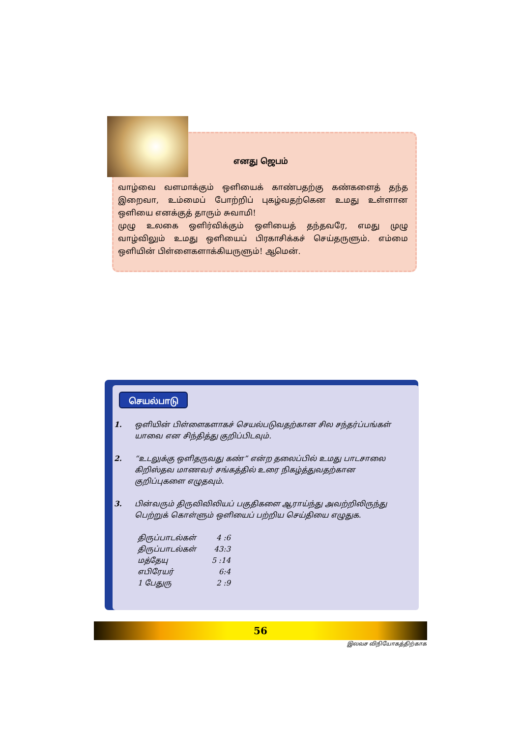எனது ஜெபம்
வாழ்வை வளமாக்கும் ஒளியைக் காண்பதற்கு கண்களைத் தந்த இறைவா, உம்மைப் போற்றிப் புகழ்வதற்கென உமது உள்ளான ஒளியை எனக்குத் தாரும் சுவாமி!
முழு உலகை ஒளிர்விக்கும் ஒளியைத் தந்தவரே, எமது முழு வாழ்விலும் உமது ஒளியைப் பிரகாசிக்கச் செய்தருளும். எம்மை ஒளியின் பிள்ளைகளாக்கியருளும்! ஆமென்.
செயல்பாடு
1. ஒளியின் பிள்ளைகளாகச் செயல்படுவதற்கான சில சந்தர்ப்பங்கள் யாவை என சிந்தித்து குறிப்பிடவும்.
2. “உடலுக்கு ஒளிதருவது கண்” என்ற தலைப்பில் உமது பாடசாலை கிறிஸ்தவ மாணவர் சங்கத்தில் உரை நிகழ்த்துவதற்கான குறிப்புகளை எழுதவும்.
3. பின்வரும் திருவிவிலியப் பகுதிகளை ஆராய்ந்து அவற்றிலிருந்து பெற்றுக் கொள்ளும் ஒளியைப் பற்றிய செய்தியை எழுதுக.
| திருப்பாடல்கள் | 4 :6 |
| திருப்பாடல்கள் | 43:3 |
| மத்தேயு | 5 :14 |
| எபிரேயர் | 6:4 |
| 1 பேதுரு | 2 :9 |
56
இலவச விநியோகத்திற்காக